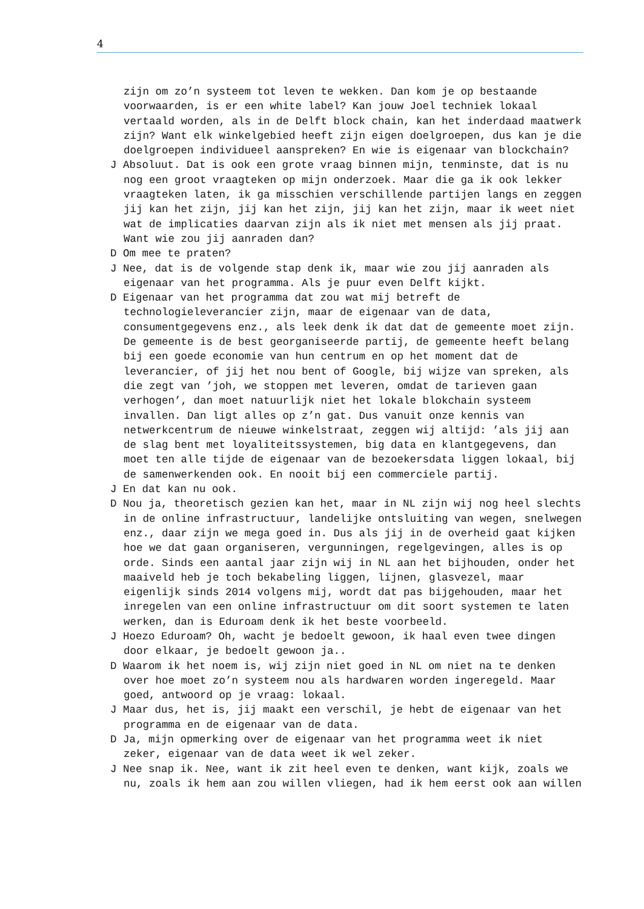4
zijn om zo’n systeem tot leven te wekken. Dan kom je op bestaande voorwaarden, is er een white label? Kan jouw Joel techniek lokaal vertaald worden, als in de Delft block chain, kan het inderdaad maatwerk zijn? Want elk winkelgebied heeft zijn eigen doelgroepen, dus kan je die doelgroepen individueel aanspreken? En wie is eigenaar van blockchain?
J Absoluut. Dat is ook een grote vraag binnen mijn, tenminste, dat is nu nog een groot vraagteken op mijn onderzoek. Maar die ga ik ook lekker vraagteken laten, ik ga misschien verschillende partijen langs en zeggen jij kan het zijn, jij kan het zijn, jij kan het zijn, maar ik weet niet wat de implicaties daarvan zijn als ik niet met mensen als jij praat. Want wie zou jij aanraden dan?
D Om mee te praten?
J Nee, dat is de volgende stap denk ik, maar wie zou jij aanraden als eigenaar van het programma. Als je puur even Delft kijkt.
D Eigenaar van het programma dat zou wat mij betreft de technologieleverancier zijn, maar de eigenaar van de data, consumentgegevens enz., als leek denk ik dat dat de gemeente moet zijn. De gemeente is de best georganiseerde partij, de gemeente heeft belang bij een goede economie van hun centrum en op het moment dat de leverancier, of jij het nou bent of Google, bij wijze van spreken, als die zegt van ’joh, we stoppen met leveren, omdat de tarieven gaan verhogen’, dan moet natuurlijk niet het lokale blokchain systeem invallen. Dan ligt alles op z’n gat. Dus vanuit onze kennis van netwerkcentrum de nieuwe winkelstraat, zeggen wij altijd: ’als jij aan de slag bent met loyaliteitssystemen, big data en klantgegevens, dan moet ten alle tijde de eigenaar van de bezoekersdata liggen lokaal, bij de samenwerkenden ook. En nooit bij een commerciele partij.
J En dat kan nu ook.
D Nou ja, theoretisch gezien kan het, maar in NL zijn wij nog heel slechts in de online infrastructuur, landelijke ontsluiting van wegen, snelwegen enz., daar zijn we mega goed in. Dus als jij in de overheid gaat kijken hoe we dat gaan organiseren, vergunningen, regelgevingen, alles is op orde. Sinds een aantal jaar zijn wij in NL aan het bijhouden, onder het maaiveld heb je toch bekabeling liggen, lijnen, glasvezel, maar eigenlijk sinds 2014 volgens mij, wordt dat pas bijgehouden, maar het inregelen van een online infrastructuur om dit soort systemen te laten werken, dan is Eduroam denk ik het beste voorbeeld.
J Hoezo Eduroam? Oh, wacht je bedoelt gewoon, ik haal even twee dingen door elkaar, je bedoelt gewoon ja..
D Waarom ik het noem is, wij zijn niet goed in NL om niet na te denken over hoe moet zo’n systeem nou als hardwaren worden ingeregeld. Maar goed, antwoord op je vraag: lokaal.
J Maar dus, het is, jij maakt een verschil, je hebt de eigenaar van het programma en de eigenaar van de data.
D Ja, mijn opmerking over de eigenaar van het programma weet ik niet zeker, eigenaar van de data weet ik wel zeker.
J Nee snap ik. Nee, want ik zit heel even te denken, want kijk, zoals we nu, zoals ik hem aan zou willen vliegen, had ik hem eerst ook aan willen